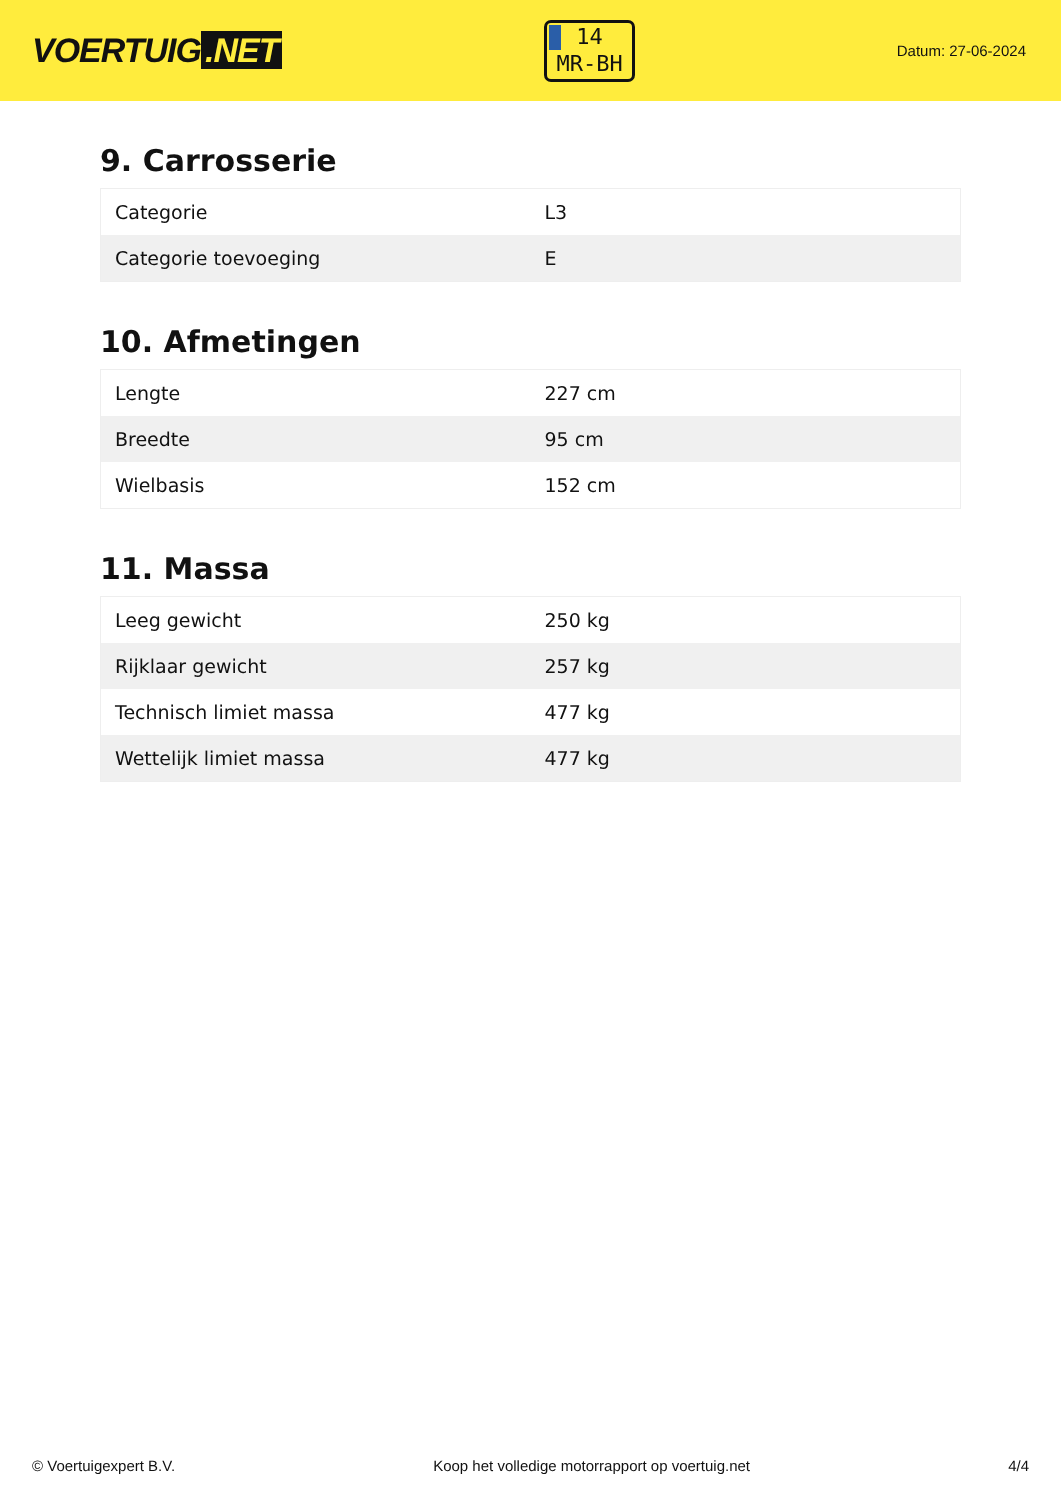VOERTUIG.NET
14
MR-BH
Datum: 27-06-2024
9. Carrosserie
| Categorie | L3 |
| Categorie toevoeging | E |
10. Afmetingen
| Lengte | 227 cm |
| Breedte | 95 cm |
| Wielbasis | 152 cm |
11. Massa
| Leeg gewicht | 250 kg |
| Rijklaar gewicht | 257 kg |
| Technisch limiet massa | 477 kg |
| Wettelijk limiet massa | 477 kg |
© Voertuigexpert B.V. Koop het volledige motorrapport op voertuig.net 4/4